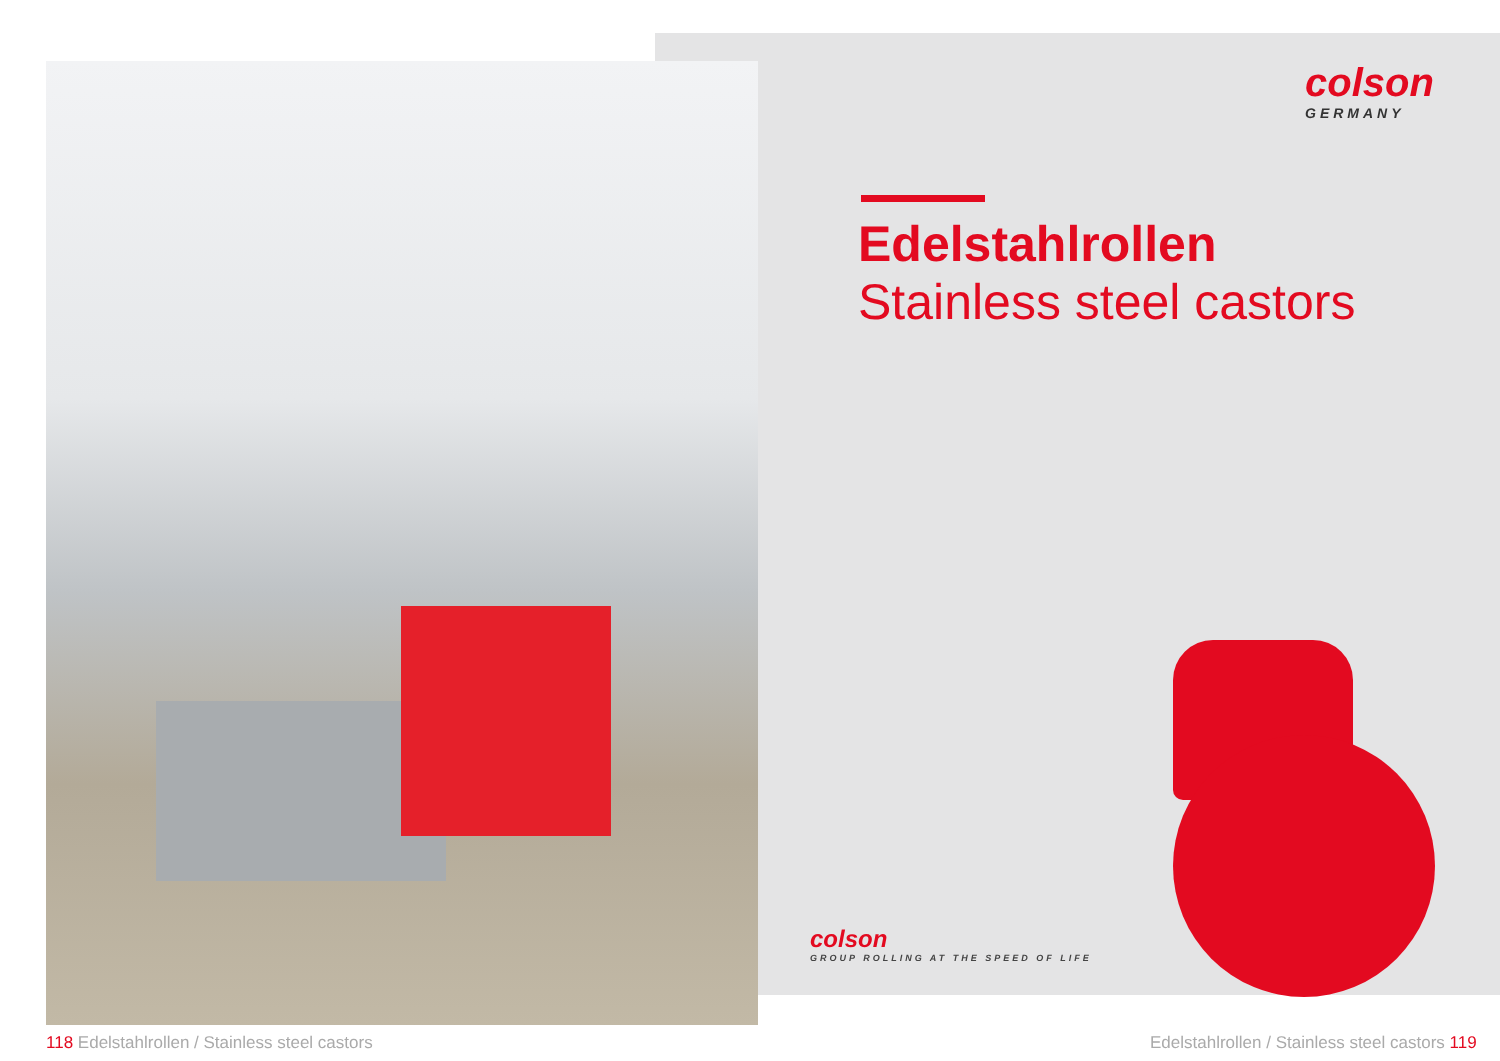colson
GERMANY
Edelstahlrollen
Stainless steel castors
colson
GROUP ROLLING AT THE SPEED OF LIFE
118 Edelstahlrollen / Stainless steel castors
Edelstahlrollen / Stainless steel castors 119